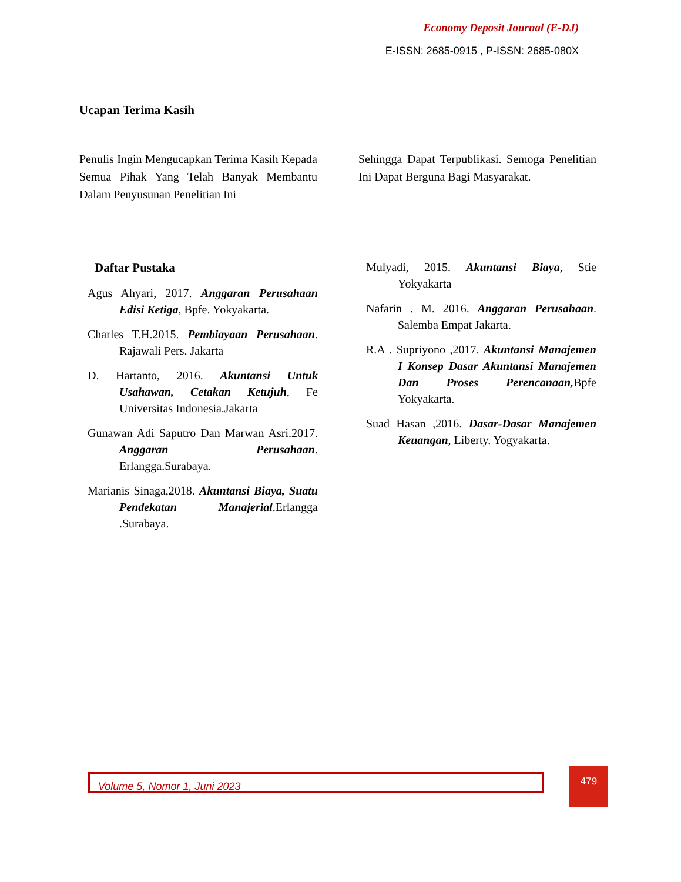Economy Deposit Journal (E-DJ)
E-ISSN: 2685-0915 , P-ISSN: 2685-080X
Ucapan Terima Kasih
Penulis Ingin Mengucapkan Terima Kasih Kepada Semua Pihak Yang Telah Banyak Membantu Dalam Penyusunan Penelitian Ini
Sehingga Dapat Terpublikasi. Semoga Penelitian Ini Dapat Berguna Bagi Masyarakat.
Daftar Pustaka
Agus Ahyari, 2017. Anggaran Perusahaan Edisi Ketiga, Bpfe. Yokyakarta.
Charles T.H.2015. Pembiayaan Perusahaan. Rajawali Pers. Jakarta
D. Hartanto, 2016. Akuntansi Untuk Usahawan, Cetakan Ketujuh, Fe Universitas Indonesia.Jakarta
Gunawan Adi Saputro Dan Marwan Asri.2017. Anggaran Perusahaan. Erlangga.Surabaya.
Marianis Sinaga,2018. Akuntansi Biaya, Suatu Pendekatan Manajerial.Erlangga .Surabaya.
Mulyadi, 2015. Akuntansi Biaya, Stie Yokyakarta
Nafarin . M. 2016. Anggaran Perusahaan. Salemba Empat Jakarta.
R.A . Supriyono ,2017. Akuntansi Manajemen I Konsep Dasar Akuntansi Manajemen Dan Proses Perencanaan, Bpfe Yokyakarta.
Suad Hasan ,2016. Dasar-Dasar Manajemen Keuangan, Liberty. Yogyakarta.
Volume 5, Nomor 1, Juni 2023 479